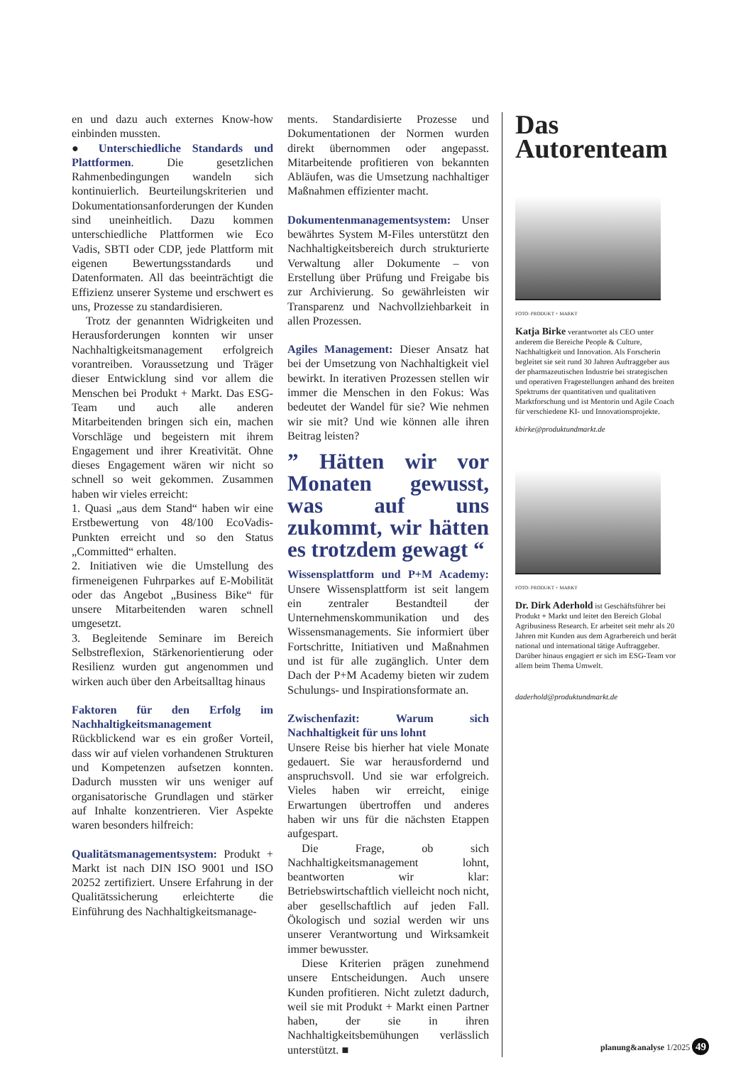en und dazu auch externes Know-how einbinden mussten.
● Unterschiedliche Standards und Plattformen. Die gesetzlichen Rahmenbedingungen wandeln sich kontinuierlich. Beurteilungskriterien und Dokumentationsanforderungen der Kunden sind uneinheitlich. Dazu kommen unterschiedliche Plattformen wie Eco Vadis, SBTI oder CDP, jede Plattform mit eigenen Bewertungsstandards und Datenformaten. All das beeinträchtigt die Effizienz unserer Systeme und erschwert es uns, Prozesse zu standardisieren.
Trotz der genannten Widrigkeiten und Herausforderungen konnten wir unser Nachhaltigkeitsmanagement erfolgreich vorantreiben. Voraussetzung und Träger dieser Entwicklung sind vor allem die Menschen bei Produkt + Markt. Das ESG-Team und auch alle anderen Mitarbeitenden bringen sich ein, machen Vorschläge und begeistern mit ihrem Engagement und ihrer Kreativität. Ohne dieses Engagement wären wir nicht so schnell so weit gekommen. Zusammen haben wir vieles erreicht:
1. Quasi „aus dem Stand“ haben wir eine Erstbewertung von 48/100 EcoVadis-Punkten erreicht und so den Status „Committed“ erhalten.
2. Initiativen wie die Umstellung des firmeneigenen Fuhrparkes auf E-Mobilität oder das Angebot „Business Bike“ für unsere Mitarbeitenden waren schnell umgesetzt.
3. Begleitende Seminare im Bereich Selbstreflexion, Stärkenorientierung oder Resilienz wurden gut angenommen und wirken auch über den Arbeitsalltag hinaus
Faktoren für den Erfolg im Nachhaltigkeitsmanagement
Rückblickend war es ein großer Vorteil, dass wir auf vielen vorhandenen Strukturen und Kompetenzen aufsetzen konnten. Dadurch mussten wir uns weniger auf organisatorische Grundlagen und stärker auf Inhalte konzentrieren. Vier Aspekte waren besonders hilfreich:
Qualitätsmanagementsystem: Produkt + Markt ist nach DIN ISO 9001 und ISO 20252 zertifiziert. Unsere Erfahrung in der Qualitätssicherung erleichterte die Einführung des Nachhaltigkeitsmanage-
ments. Standardisierte Prozesse und Dokumentationen der Normen wurden direkt übernommen oder angepasst. Mitarbeitende profitieren von bekannten Abläufen, was die Umsetzung nachhaltiger Maßnahmen effizienter macht.
Dokumentenmanagementsystem: Unser bewährtes System M-Files unterstützt den Nachhaltigkeitsbereich durch strukturierte Verwaltung aller Dokumente – von Erstellung über Prüfung und Freigabe bis zur Archivierung. So gewährleisten wir Transparenz und Nachvollziehbarkeit in allen Prozessen.
Agiles Management: Dieser Ansatz hat bei der Umsetzung von Nachhaltigkeit viel bewirkt. In iterativen Prozessen stellen wir immer die Menschen in den Fokus: Was bedeutet der Wandel für sie? Wie nehmen wir sie mit? Und wie können alle ihren Beitrag leisten?
” Hätten wir vor Monaten gewusst, was auf uns zukommt, wir hätten es trotzdem gewagt “
Wissensplattform und P+M Academy: Unsere Wissensplattform ist seit langem ein zentraler Bestandteil der Unternehmenskommunikation und des Wissensmanagements. Sie informiert über Fortschritte, Initiativen und Maßnahmen und ist für alle zugänglich. Unter dem Dach der P+M Academy bieten wir zudem Schulungs- und Inspirationsformate an.
Zwischenfazit: Warum sich Nachhaltigkeit für uns lohnt
Unsere Reise bis hierher hat viele Monate gedauert. Sie war herausfordernd und anspruchsvoll. Und sie war erfolgreich. Vieles haben wir erreicht, einige Erwartungen übertroffen und anderes haben wir uns für die nächsten Etappen aufgespart.
Die Frage, ob sich Nachhaltigkeitsmanagement lohnt, beantworten wir klar: Betriebswirtschaftlich vielleicht noch nicht, aber gesellschaftlich auf jeden Fall. Ökologisch und sozial werden wir uns unserer Verantwortung und Wirksamkeit immer bewusster.
Diese Kriterien prägen zunehmend unsere Entscheidungen. Auch unsere Kunden profitieren. Nicht zuletzt dadurch, weil sie mit Produkt + Markt einen Partner haben, der sie in ihren Nachhaltigkeitsbemühungen verlässlich unterstützt. ■
Das Autorenteam
FOTO: PRODUKT + MARKT
Katja Birke verantwortet als CEO unter anderem die Bereiche People & Culture, Nachhaltigkeit und Innovation. Als Forscherin begleitet sie seit rund 30 Jahren Auftraggeber aus der pharmazeutischen Industrie bei strategischen und operativen Fragestellungen anhand des breiten Spektrums der quantitativen und qualitativen Marktforschung und ist Mentorin und Agile Coach für verschiedene KI- und Innovationsprojekte.
kbirke@produktundmarkt.de
FOTO: PRODUKT + MARKT
Dr. Dirk Aderhold ist Geschäftsführer bei Produkt + Markt und leitet den Bereich Global Agribusiness Research. Er arbeitet seit mehr als 20 Jahren mit Kunden aus dem Agrarbereich und berät national und international tätige Auftraggeber. Darüber hinaus engagiert er sich im ESG-Team vor allem beim Thema Umwelt.
daderhold@produktundmarkt.de
planung&analyse 1/2025 49